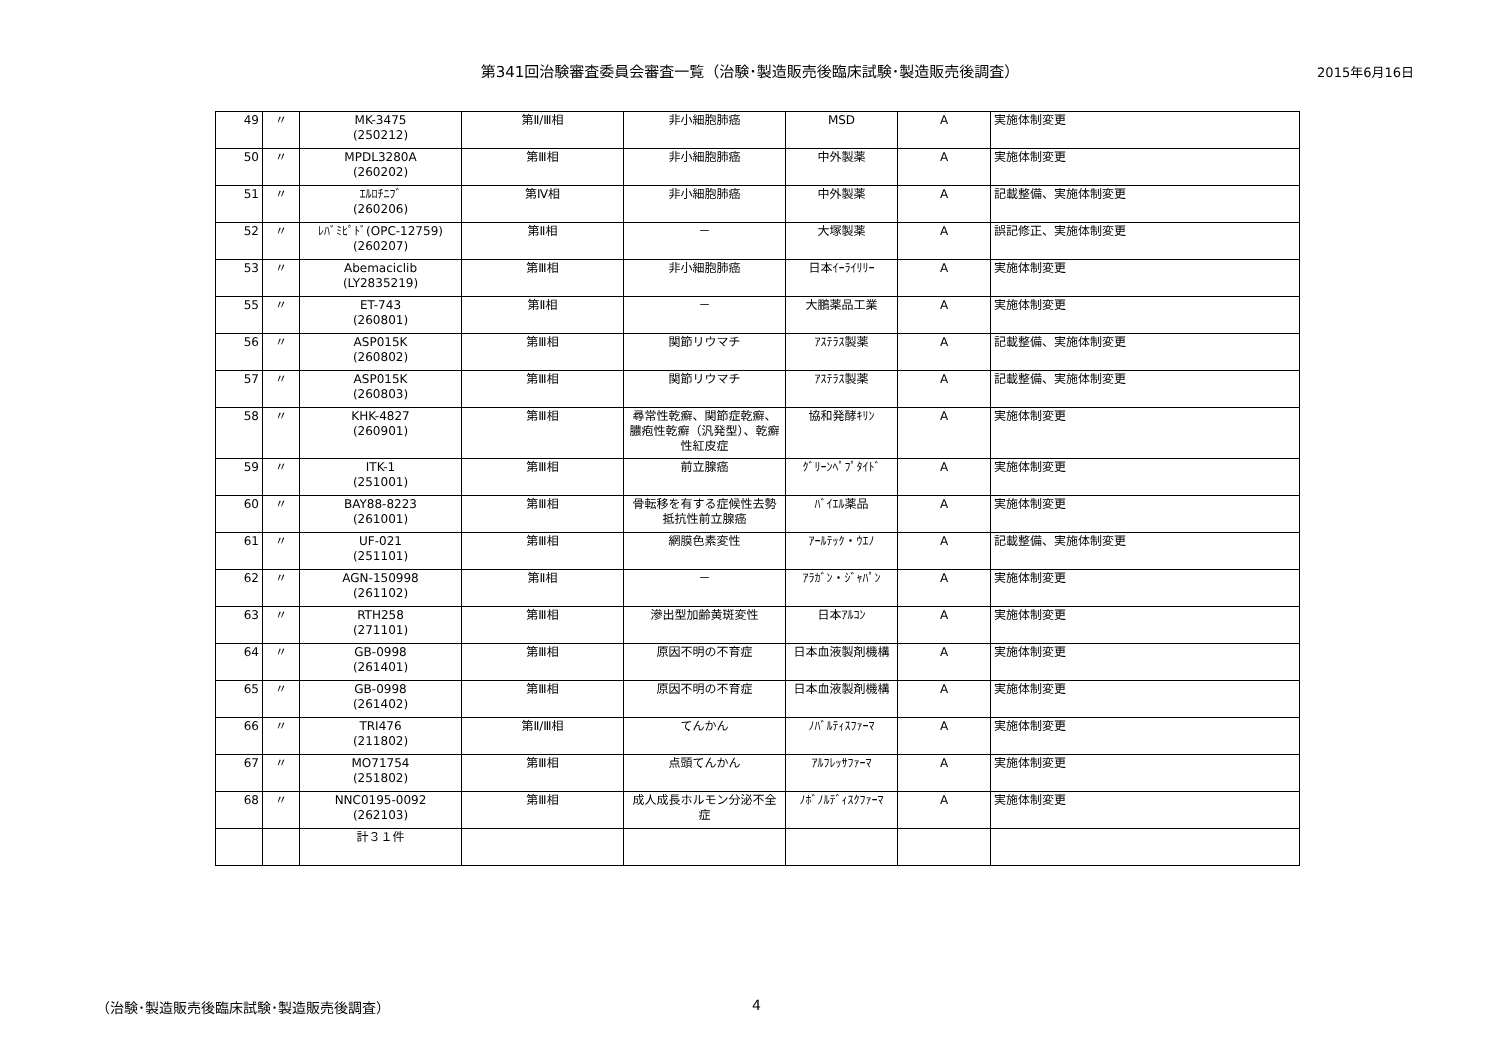第341回治験審査委員会審査一覧（治験･製造販売後臨床試験･製造販売後調査）
2015年6月16日
| 49 | 〃 | MK-3475 (250212) | 第Ⅱ/Ⅲ相 | 非小細胞肺癌 | MSD | A | 実施体制変更 |
| 50 | 〃 | MPDL3280A (260202) | 第Ⅲ相 | 非小細胞肺癌 | 中外製薬 | A | 実施体制変更 |
| 51 | 〃 | ｴﾙﾛﾁﾆﾌﾞ (260206) | 第Ⅳ相 | 非小細胞肺癌 | 中外製薬 | A | 記載整備、実施体制変更 |
| 52 | 〃 | ﾚﾊﾞﾐﾋﾟﾄﾞ(OPC-12759) (260207) | 第Ⅱ相 | － | 大塚製薬 | A | 誤記修正、実施体制変更 |
| 53 | 〃 | Abemaciclib (LY2835219) | 第Ⅲ相 | 非小細胞肺癌 | 日本ｲｰﾗｲﾘﾘｰ | A | 実施体制変更 |
| 55 | 〃 | ET-743 (260801) | 第Ⅱ相 | － | 大鵬薬品工業 | A | 実施体制変更 |
| 56 | 〃 | ASP015K (260802) | 第Ⅲ相 | 関節リウマチ | ｱｽﾃﾗｽ製薬 | A | 記載整備、実施体制変更 |
| 57 | 〃 | ASP015K (260803) | 第Ⅲ相 | 関節リウマチ | ｱｽﾃﾗｽ製薬 | A | 記載整備、実施体制変更 |
| 58 | 〃 | KHK-4827 (260901) | 第Ⅲ相 | 尋常性乾癬、関節症乾癬、膿疱性乾癬（汎発型）、乾癬性紅皮症 | 協和発酵ｷﾘﾝ | A | 実施体制変更 |
| 59 | 〃 | ITK-1 (251001) | 第Ⅲ相 | 前立腺癌 | ｸﾞﾘｰﾝﾍﾟﾌﾟﾀｲﾄﾞ | A | 実施体制変更 |
| 60 | 〃 | BAY88-8223 (261001) | 第Ⅲ相 | 骨転移を有する症候性去勢抵抗性前立腺癌 | ﾊﾞｲｴﾙ薬品 | A | 実施体制変更 |
| 61 | 〃 | UF-021 (251101) | 第Ⅲ相 | 網膜色素変性 | ｱｰﾙﾃｯｸ・ｳｴﾉ | A | 記載整備、実施体制変更 |
| 62 | 〃 | AGN-150998 (261102) | 第Ⅱ相 | － | ｱﾗｶﾞﾝ・ｼﾞｬﾊﾟﾝ | A | 実施体制変更 |
| 63 | 〃 | RTH258 (271101) | 第Ⅲ相 | 滲出型加齢黄斑変性 | 日本ｱﾙｺﾝ | A | 実施体制変更 |
| 64 | 〃 | GB-0998 (261401) | 第Ⅲ相 | 原因不明の不育症 | 日本血液製剤機構 | A | 実施体制変更 |
| 65 | 〃 | GB-0998 (261402) | 第Ⅲ相 | 原因不明の不育症 | 日本血液製剤機構 | A | 実施体制変更 |
| 66 | 〃 | TRI476 (211802) | 第Ⅱ/Ⅲ相 | てんかん | ﾉﾊﾞﾙﾃｨｽﾌｧｰﾏ | A | 実施体制変更 |
| 67 | 〃 | MO71754 (251802) | 第Ⅲ相 | 点頭てんかん | ｱﾙﾌﾚｯｻﾌｧｰﾏ | A | 実施体制変更 |
| 68 | 〃 | NNC0195-0092 (262103) | 第Ⅲ相 | 成人成長ホルモン分泌不全症 | ﾉﾎﾞﾉﾙﾃﾞｨｽｸﾌｧｰﾏ | A | 実施体制変更 |
| | | 計３１件 | | | | | |
（治験･製造販売後臨床試験･製造販売後調査）
4